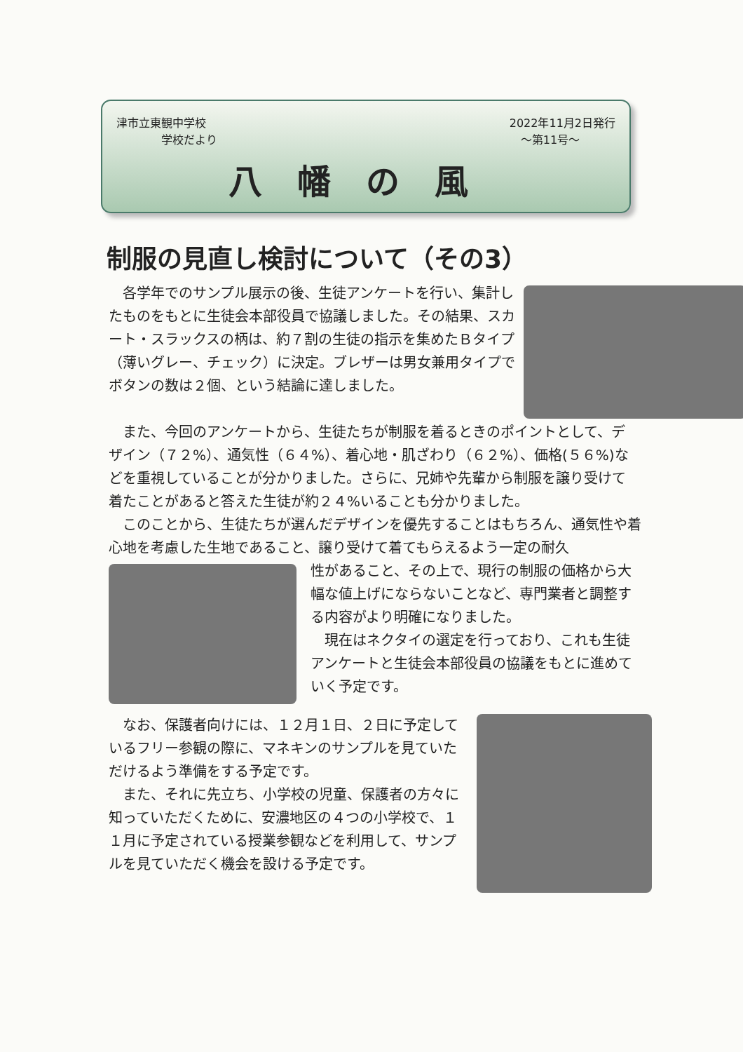津市立東観中学校
　　　　学校だより 2022年11月2日発行
　～第11号～
八幡の風
制服の見直し検討について（その3）
　各学年でのサンプル展示の後、生徒アンケートを行い、集計したものをもとに生徒会本部役員で協議しました。その結果、スカート・スラックスの柄は、約７割の生徒の指示を集めたＢタイプ（薄いグレー、チェック）に決定。ブレザーは男女兼用タイプでボタンの数は２個、という結論に達しました。
　また、今回のアンケートから、生徒たちが制服を着るときのポイントとして、デザイン（７２%）、通気性（６４%）、着心地・肌ざわり（６２%）、価格(５６%)などを重視していることが分かりました。さらに、兄姉や先輩から制服を譲り受けて着たことがあると答えた生徒が約２４%いることも分かりました。
　このことから、生徒たちが選んだデザインを優先することはもちろん、通気性や着心地を考慮した生地であること、譲り受けて着てもらえるよう一定の耐久
性があること、その上で、現行の制服の価格から大幅な値上げにならないことなど、専門業者と調整する内容がより明確になりました。
　現在はネクタイの選定を行っており、これも生徒アンケートと生徒会本部役員の協議をもとに進めていく予定です。
　なお、保護者向けには、１２月１日、２日に予定しているフリー参観の際に、マネキンのサンプルを見ていただけるよう準備をする予定です。
　また、それに先立ち、小学校の児童、保護者の方々に知っていただくために、安濃地区の４つの小学校で、１１月に予定されている授業参観などを利用して、サンプルを見ていただく機会を設ける予定です。